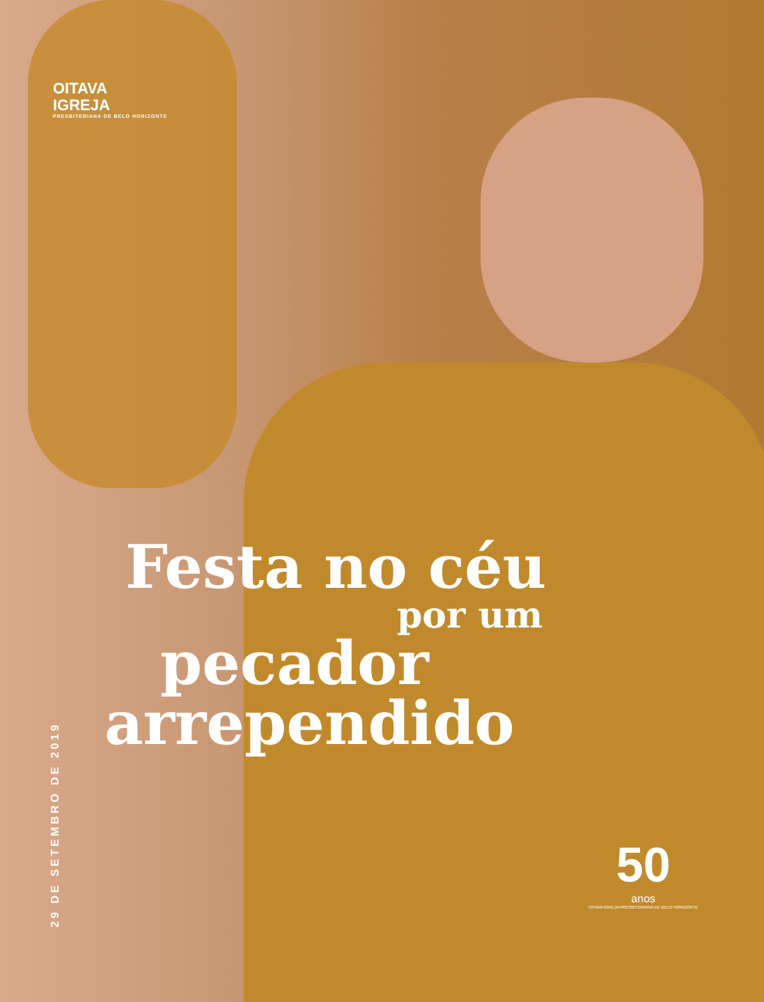OITAVA
IGREJA
PRESBITERIANA DE BELO HORIZONTE
Festa no céu
por um
pecador
arrependido
29 DE SETEMBRO DE 2019
50
anos
OITAVA IGREJA PRESBITERIANA DE BELO HORIZONTE